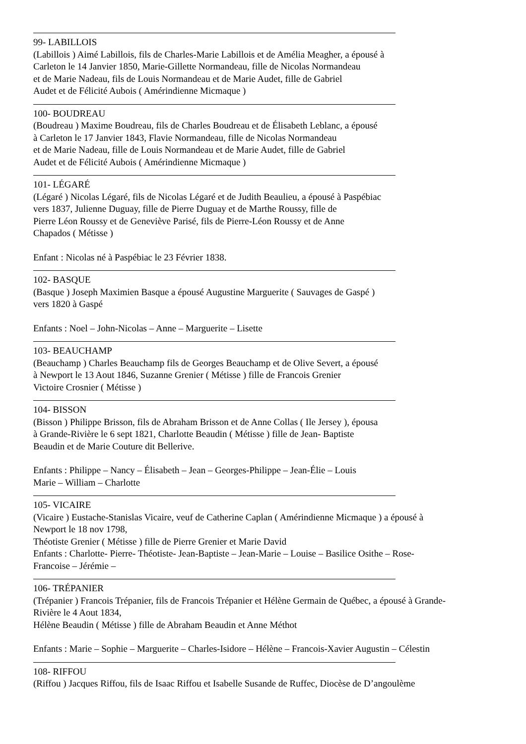99- LABILLOIS
(Labillois ) Aimé Labillois, fils de Charles-Marie Labillois et de Amélia Meagher, a épousé à
Carleton le 14 Janvier 1850, Marie-Gillette Normandeau, fille de Nicolas Normandeau
et de Marie Nadeau, fils de Louis Normandeau et de Marie Audet, fille de Gabriel
Audet et de Félicité Aubois ( Amérindienne Micmaque )
100- BOUDREAU
(Boudreau ) Maxime Boudreau, fils de Charles Boudreau et de Élisabeth Leblanc, a épousé
à Carleton le 17 Janvier 1843, Flavie Normandeau, fille de Nicolas Normandeau
et de Marie Nadeau, fille de Louis Normandeau et de Marie Audet, fille de Gabriel
Audet et de Félicité Aubois ( Amérindienne Micmaque )
101- LÉGARÉ
(Légaré ) Nicolas Légaré, fils de Nicolas Légaré et de Judith Beaulieu, a épousé à Paspébiac
vers 1837, Julienne Duguay, fille de Pierre Duguay et de Marthe Roussy, fille de
Pierre Léon Roussy et de Geneviève Parisé, fils de Pierre-Léon Roussy et de Anne
Chapados ( Métisse )
Enfant : Nicolas né à Paspébiac le 23 Février 1838.
102- BASQUE
(Basque ) Joseph Maximien Basque a épousé Augustine Marguerite ( Sauvages de Gaspé )
vers 1820 à Gaspé
Enfants : Noel – John-Nicolas – Anne – Marguerite – Lisette
103- BEAUCHAMP
(Beauchamp ) Charles Beauchamp fils de Georges Beauchamp et de Olive Severt, a épousé
à Newport le 13 Aout 1846, Suzanne Grenier ( Métisse ) fille de Francois Grenier
Victoire Crosnier ( Métisse )
104- BISSON
(Bisson ) Philippe Brisson, fils de Abraham Brisson et de Anne Collas ( Ile Jersey ), épousa
à Grande-Rivière le 6 sept 1821, Charlotte Beaudin ( Métisse ) fille de Jean- Baptiste
Beaudin et de Marie Couture dit Bellerive.
Enfants : Philippe – Nancy – Élisabeth – Jean – Georges-Philippe – Jean-Élie – Louis
Marie – William – Charlotte
105- VICAIRE
(Vicaire ) Eustache-Stanislas Vicaire, veuf de Catherine Caplan ( Amérindienne Micmaque ) a épousé à
Newport le 18 nov 1798,
Théotiste Grenier ( Métisse ) fille de Pierre Grenier et Marie David
Enfants : Charlotte- Pierre- Théotiste- Jean-Baptiste – Jean-Marie – Louise – Basilice Osithe – Rose-
Francoise – Jérémie –
106- TRÉPANIER
(Trépanier ) Francois Trépanier, fils de Francois Trépanier et Hélène Germain de Québec, a épousé à Grande-
Rivière le 4 Aout 1834,
Hélène Beaudin ( Métisse ) fille de Abraham Beaudin et Anne Méthot
Enfants : Marie – Sophie – Marguerite – Charles-Isidore – Hélène – Francois-Xavier Augustin – Célestin
108- RIFFOU
(Riffou ) Jacques Riffou, fils de Isaac Riffou et Isabelle Susande de Ruffec, Diocèse de D’angoulème